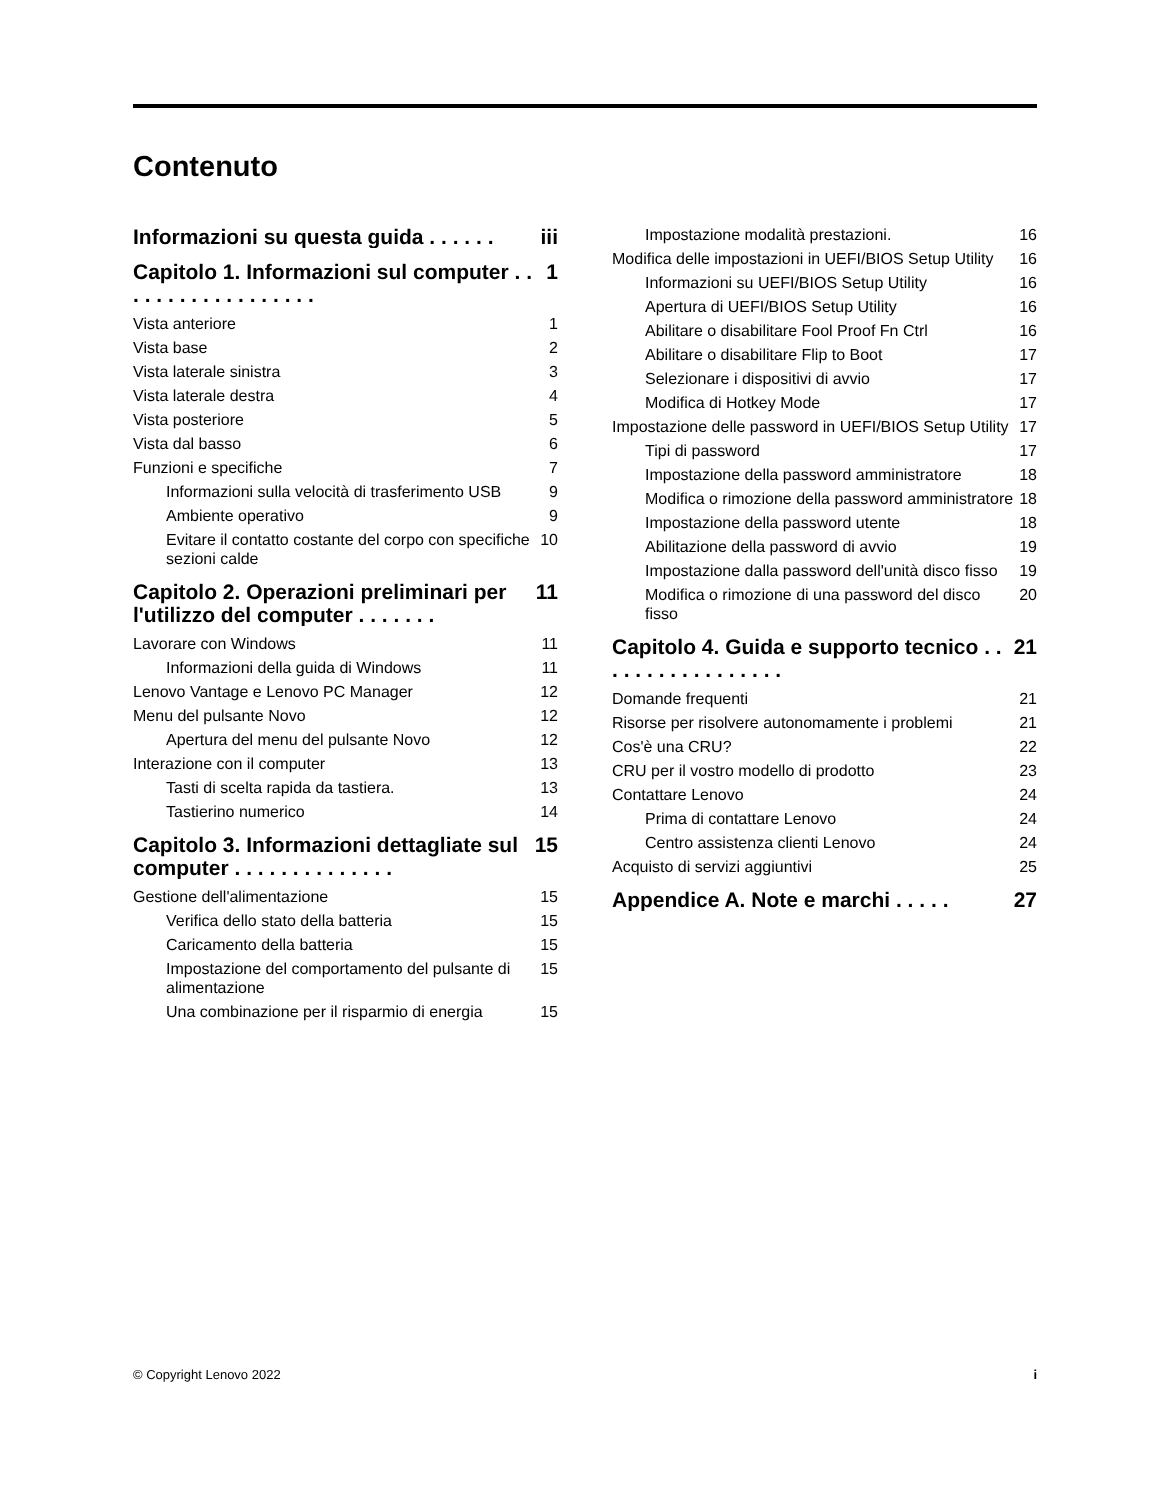Contenuto
Informazioni su questa guida . . . . . . iii
Capitolo 1. Informazioni sul computer . . . . . . . . . . . . . . . . . . 1
Vista anteriore 1
Vista base 2
Vista laterale sinistra 3
Vista laterale destra 4
Vista posteriore 5
Vista dal basso 6
Funzioni e specifiche 7
Informazioni sulla velocità di trasferimento USB 9
Ambiente operativo 9
Evitare il contatto costante del corpo con specifiche sezioni calde 10
Capitolo 2. Operazioni preliminari per l'utilizzo del computer . . . . . . . 11
Lavorare con Windows 11
Informazioni della guida di Windows 11
Lenovo Vantage e Lenovo PC Manager 12
Menu del pulsante Novo 12
Apertura del menu del pulsante Novo 12
Interazione con il computer 13
Tasti di scelta rapida da tastiera. 13
Tastierino numerico 14
Capitolo 3. Informazioni dettagliate sul computer . . . . . . . . . . . . . . 15
Gestione dell'alimentazione 15
Verifica dello stato della batteria 15
Caricamento della batteria 15
Impostazione del comportamento del pulsante di alimentazione 15
Una combinazione per il risparmio di energia 15
Impostazione modalità prestazioni. 16
Modifica delle impostazioni in UEFI/BIOS Setup Utility 16
Informazioni su UEFI/BIOS Setup Utility 16
Apertura di UEFI/BIOS Setup Utility 16
Abilitare o disabilitare Fool Proof Fn Ctrl 16
Abilitare o disabilitare Flip to Boot 17
Selezionare i dispositivi di avvio 17
Modifica di Hotkey Mode 17
Impostazione delle password in UEFI/BIOS Setup Utility 17
Tipi di password 17
Impostazione della password amministratore 18
Modifica o rimozione della password amministratore 18
Impostazione della password utente 18
Abilitazione della password di avvio 19
Impostazione dalla password dell'unità disco fisso 19
Modifica o rimozione di una password del disco fisso 20
Capitolo 4. Guida e supporto tecnico . . . . . . . . . . . . . . . . . 21
Domande frequenti 21
Risorse per risolvere autonomamente i problemi 21
Cos'è una CRU? 22
CRU per il vostro modello di prodotto 23
Contattare Lenovo 24
Prima di contattare Lenovo 24
Centro assistenza clienti Lenovo 24
Acquisto di servizi aggiuntivi 25
Appendice A. Note e marchi . . . . . 27
© Copyright Lenovo 2022 i